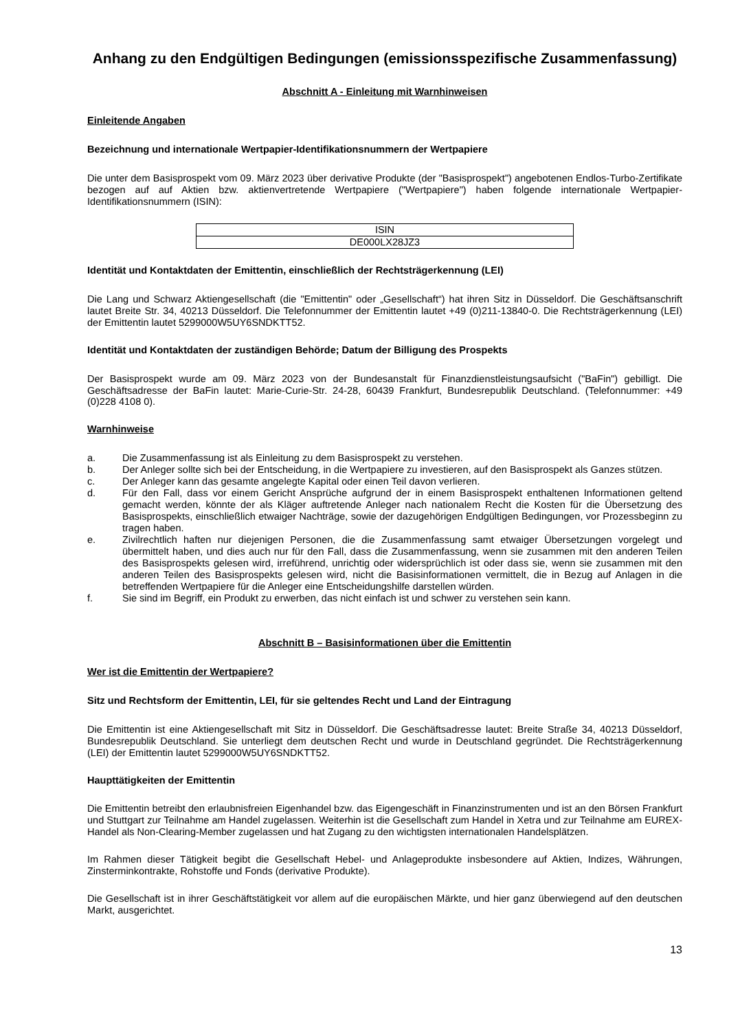Anhang zu den Endgültigen Bedingungen (emissionsspezifische Zusammenfassung)
Abschnitt A - Einleitung mit Warnhinweisen
Einleitende Angaben
Bezeichnung und internationale Wertpapier-Identifikationsnummern der Wertpapiere
Die unter dem Basisprospekt vom 09. März 2023 über derivative Produkte (der "Basisprospekt") angebotenen Endlos-Turbo-Zertifikate bezogen auf auf Aktien bzw. aktienvertretende Wertpapiere ("Wertpapiere") haben folgende internationale Wertpapier-Identifikationsnummern (ISIN):
| ISIN |
| DE000LX28JZ3 |
Identität und Kontaktdaten der Emittentin, einschließlich der Rechtsträgerkennung (LEI)
Die Lang und Schwarz Aktiengesellschaft (die "Emittentin" oder „Gesellschaft“) hat ihren Sitz in Düsseldorf. Die Geschäftsanschrift lautet Breite Str. 34, 40213 Düsseldorf. Die Telefonnummer der Emittentin lautet +49 (0)211-13840-0. Die Rechtsträgerkennung (LEI) der Emittentin lautet 5299000W5UY6SNDKTT52.
Identität und Kontaktdaten der zuständigen Behörde; Datum der Billigung des Prospekts
Der Basisprospekt wurde am 09. März 2023 von der Bundesanstalt für Finanzdienstleistungsaufsicht ("BaFin") gebilligt. Die Geschäftsadresse der BaFin lautet: Marie-Curie-Str. 24-28, 60439 Frankfurt, Bundesrepublik Deutschland. (Telefonnummer: +49 (0)228 4108 0).
Warnhinweise
a. Die Zusammenfassung ist als Einleitung zu dem Basisprospekt zu verstehen.
b. Der Anleger sollte sich bei der Entscheidung, in die Wertpapiere zu investieren, auf den Basisprospekt als Ganzes stützen.
c. Der Anleger kann das gesamte angelegte Kapital oder einen Teil davon verlieren.
d. Für den Fall, dass vor einem Gericht Ansprüche aufgrund der in einem Basisprospekt enthaltenen Informationen geltend gemacht werden, könnte der als Kläger auftretende Anleger nach nationalem Recht die Kosten für die Übersetzung des Basisprospekts, einschließlich etwaiger Nachträge, sowie der dazugehörigen Endgültigen Bedingungen, vor Prozessbeginn zu tragen haben.
e. Zivilrechtlich haften nur diejenigen Personen, die die Zusammenfassung samt etwaiger Übersetzungen vorgelegt und übermittelt haben, und dies auch nur für den Fall, dass die Zusammenfassung, wenn sie zusammen mit den anderen Teilen des Basisprospekts gelesen wird, irreführend, unrichtig oder widersprüchlich ist oder dass sie, wenn sie zusammen mit den anderen Teilen des Basisprospekts gelesen wird, nicht die Basisinformationen vermittelt, die in Bezug auf Anlagen in die betreffenden Wertpapiere für die Anleger eine Entscheidungshilfe darstellen würden.
f. Sie sind im Begriff, ein Produkt zu erwerben, das nicht einfach ist und schwer zu verstehen sein kann.
Abschnitt B – Basisinformationen über die Emittentin
Wer ist die Emittentin der Wertpapiere?
Sitz und Rechtsform der Emittentin, LEI, für sie geltendes Recht und Land der Eintragung
Die Emittentin ist eine Aktiengesellschaft mit Sitz in Düsseldorf. Die Geschäftsadresse lautet: Breite Straße 34, 40213 Düsseldorf, Bundesrepublik Deutschland. Sie unterliegt dem deutschen Recht und wurde in Deutschland gegründet. Die Rechtsträgerkennung (LEI) der Emittentin lautet 5299000W5UY6SNDKTT52.
Haupttätigkeiten der Emittentin
Die Emittentin betreibt den erlaubnisfreien Eigenhandel bzw. das Eigengeschäft in Finanzinstrumenten und ist an den Börsen Frankfurt und Stuttgart zur Teilnahme am Handel zugelassen. Weiterhin ist die Gesellschaft zum Handel in Xetra und zur Teilnahme am EUREX-Handel als Non-Clearing-Member zugelassen und hat Zugang zu den wichtigsten internationalen Handelsplätzen.
Im Rahmen dieser Tätigkeit begibt die Gesellschaft Hebel- und Anlageprodukte insbesondere auf Aktien, Indizes, Währungen, Zinsterminkontrakte, Rohstoffe und Fonds (derivative Produkte).
Die Gesellschaft ist in ihrer Geschäftstätigkeit vor allem auf die europäischen Märkte, und hier ganz überwiegend auf den deutschen Markt, ausgerichtet.
13